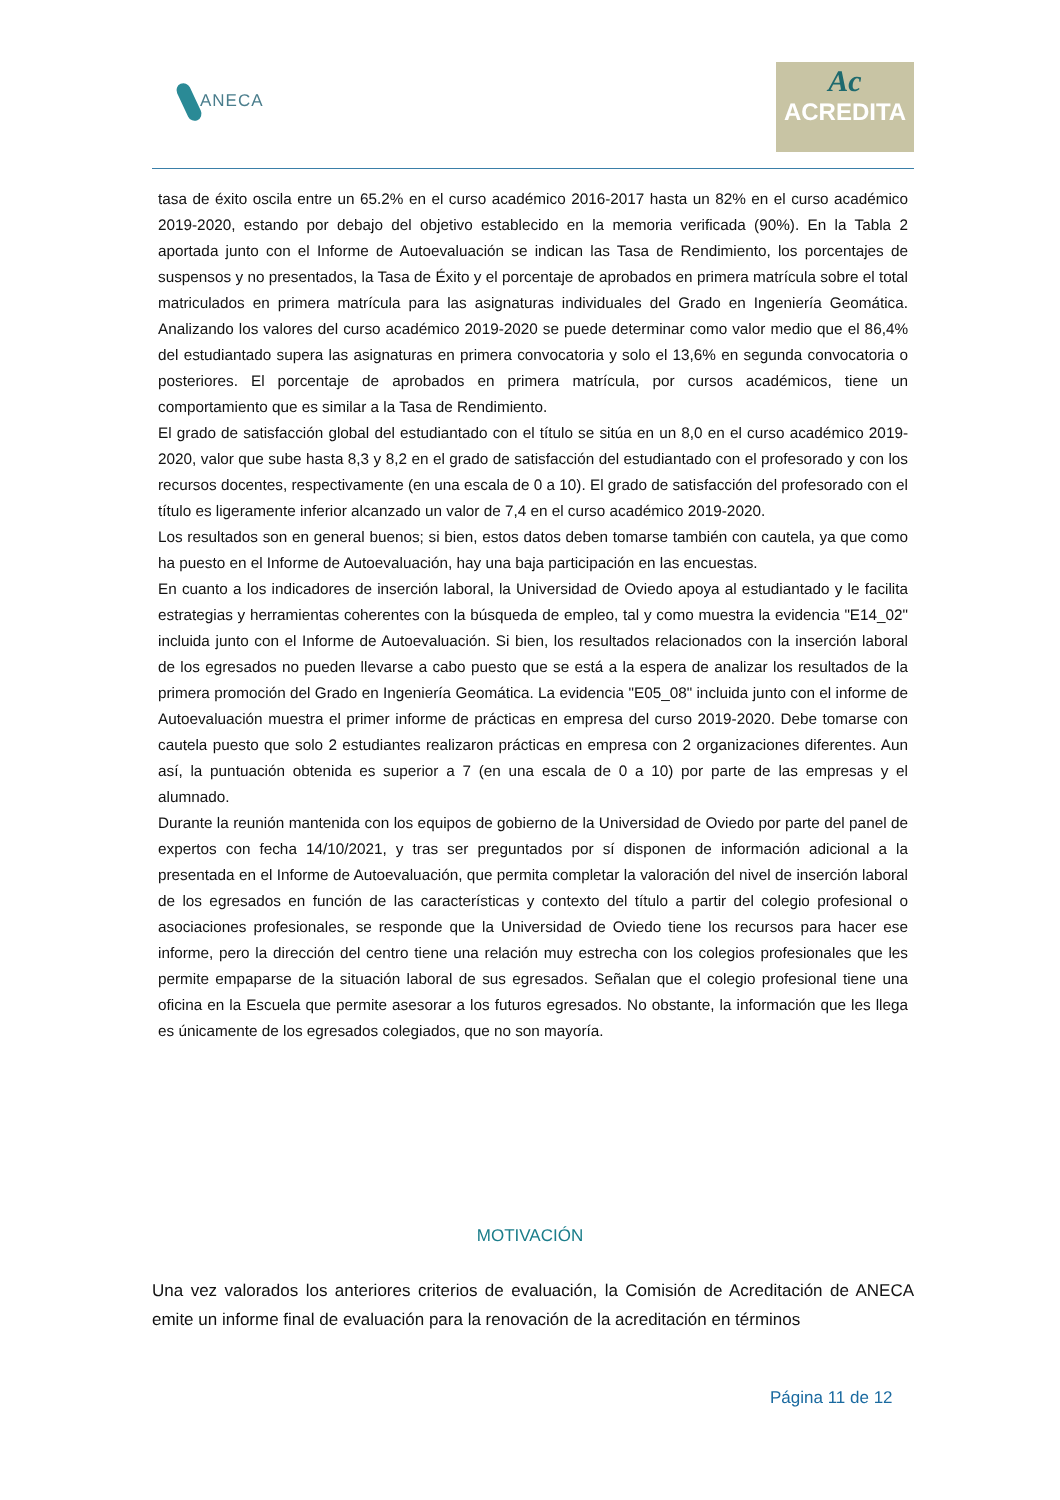ANECA
Ac
ACREDITA
tasa de éxito oscila entre un 65.2% en el curso académico 2016-2017 hasta un 82% en el curso académico 2019-2020, estando por debajo del objetivo establecido en la memoria verificada (90%). En la Tabla 2 aportada junto con el Informe de Autoevaluación se indican las Tasa de Rendimiento, los porcentajes de suspensos y no presentados, la Tasa de Éxito y el porcentaje de aprobados en primera matrícula sobre el total matriculados en primera matrícula para las asignaturas individuales del Grado en Ingeniería Geomática. Analizando los valores del curso académico 2019-2020 se puede determinar como valor medio que el 86,4% del estudiantado supera las asignaturas en primera convocatoria y solo el 13,6% en segunda convocatoria o posteriores. El porcentaje de aprobados en primera matrícula, por cursos académicos, tiene un comportamiento que es similar a la Tasa de Rendimiento.
El grado de satisfacción global del estudiantado con el título se sitúa en un 8,0 en el curso académico 2019-2020, valor que sube hasta 8,3 y 8,2 en el grado de satisfacción del estudiantado con el profesorado y con los recursos docentes, respectivamente (en una escala de 0 a 10). El grado de satisfacción del profesorado con el título es ligeramente inferior alcanzado un valor de 7,4 en el curso académico 2019-2020.
Los resultados son en general buenos; si bien, estos datos deben tomarse también con cautela, ya que como ha puesto en el Informe de Autoevaluación, hay una baja participación en las encuestas.
En cuanto a los indicadores de inserción laboral, la Universidad de Oviedo apoya al estudiantado y le facilita estrategias y herramientas coherentes con la búsqueda de empleo, tal y como muestra la evidencia "E14_02" incluida junto con el Informe de Autoevaluación. Si bien, los resultados relacionados con la inserción laboral de los egresados no pueden llevarse a cabo puesto que se está a la espera de analizar los resultados de la primera promoción del Grado en Ingeniería Geomática. La evidencia "E05_08" incluida junto con el informe de Autoevaluación muestra el primer informe de prácticas en empresa del curso 2019-2020. Debe tomarse con cautela puesto que solo 2 estudiantes realizaron prácticas en empresa con 2 organizaciones diferentes. Aun así, la puntuación obtenida es superior a 7 (en una escala de 0 a 10) por parte de las empresas y el alumnado.
Durante la reunión mantenida con los equipos de gobierno de la Universidad de Oviedo por parte del panel de expertos con fecha 14/10/2021, y tras ser preguntados por sí disponen de información adicional a la presentada en el Informe de Autoevaluación, que permita completar la valoración del nivel de inserción laboral de los egresados en función de las características y contexto del título a partir del colegio profesional o asociaciones profesionales, se responde que la Universidad de Oviedo tiene los recursos para hacer ese informe, pero la dirección del centro tiene una relación muy estrecha con los colegios profesionales que les permite empaparse de la situación laboral de sus egresados. Señalan que el colegio profesional tiene una oficina en la Escuela que permite asesorar a los futuros egresados. No obstante, la información que les llega es únicamente de los egresados colegiados, que no son mayoría.
MOTIVACIÓN
Una vez valorados los anteriores criterios de evaluación, la Comisión de Acreditación de ANECA emite un informe final de evaluación para la renovación de la acreditación en términos
Página 11 de 12